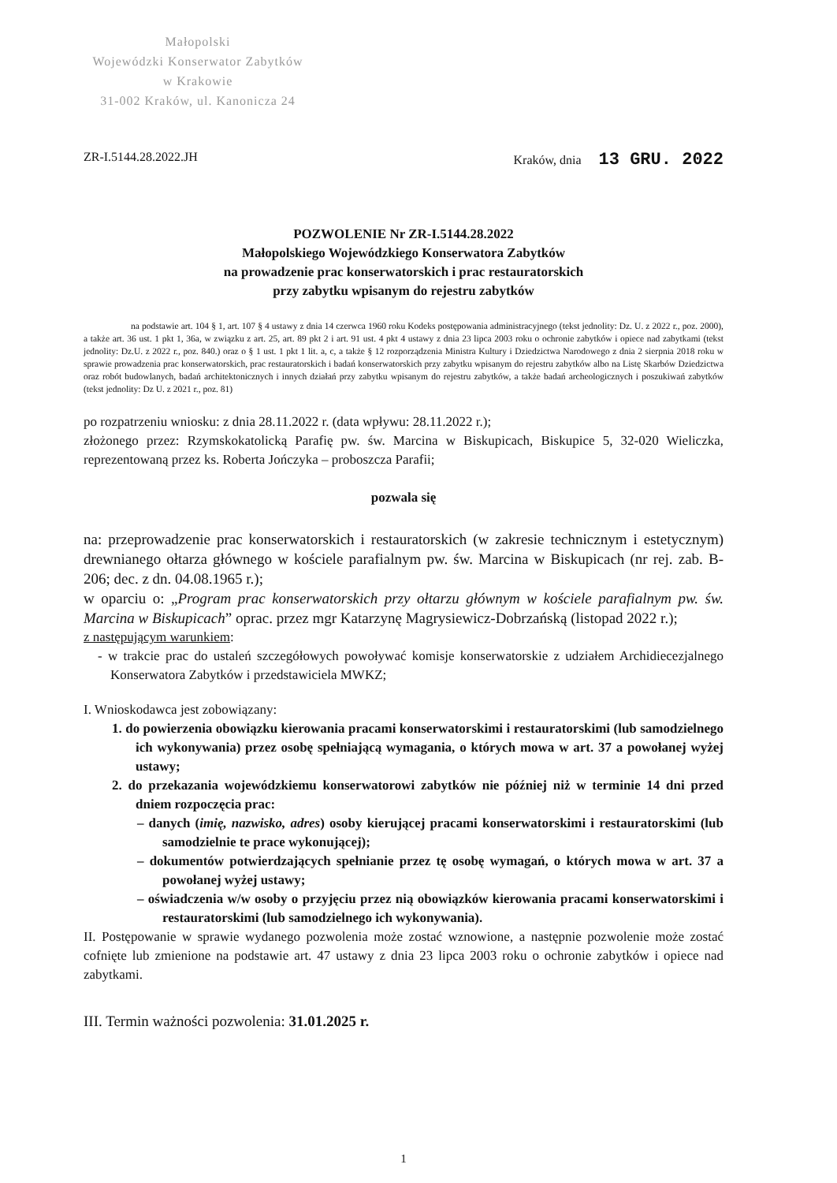Małopolski
Wojewódzki Konserwator Zabytków
w Krakowie
31-002 Kraków, ul. Kanonicza 24
ZR-I.5144.28.2022.JH Kraków, dnia 13 GRU. 2022
POZWOLENIE Nr ZR-I.5144.28.2022
Małopolskiego Wojewódzkiego Konserwatora Zabytków
na prowadzenie prac konserwatorskich i prac restauratorskich
przy zabytku wpisanym do rejestru zabytków
na podstawie art. 104 § 1, art. 107 § 4 ustawy z dnia 14 czerwca 1960 roku Kodeks postępowania administracyjnego (tekst jednolity: Dz. U. z 2022 r., poz. 2000), a także art. 36 ust. 1 pkt 1, 36a, w związku z art. 25, art. 89 pkt 2 i art. 91 ust. 4 pkt 4 ustawy z dnia 23 lipca 2003 roku o ochronie zabytków i opiece nad zabytkami (tekst jednolity: Dz.U. z 2022 r., poz. 840.) oraz o § 1 ust. 1 pkt 1 lit. a, c, a także § 12 rozporządzenia Ministra Kultury i Dziedzictwa Narodowego z dnia 2 sierpnia 2018 roku w sprawie prowadzenia prac konserwatorskich, prac restauratorskich i badań konserwatorskich przy zabytku wpisanym do rejestru zabytków albo na Listę Skarbów Dziedzictwa oraz robót budowlanych, badań architektonicznych i innych działań przy zabytku wpisanym do rejestru zabytków, a także badań archeologicznych i poszukiwań zabytków (tekst jednolity: Dz U. z 2021 r., poz. 81)
po rozpatrzeniu wniosku: z dnia 28.11.2022 r. (data wpływu: 28.11.2022 r.);
złożonego przez: Rzymskokatolicką Parafię pw. św. Marcina w Biskupicach, Biskupice 5, 32-020 Wieliczka, reprezentowaną przez ks. Roberta Jończyka – proboszcza Parafii;
pozwala się
na: przeprowadzenie prac konserwatorskich i restauratorskich (w zakresie technicznym i estetycznym) drewnianego ołtarza głównego w kościele parafialnym pw. św. Marcina w Biskupicach (nr rej. zab. B-206; dec. z dn. 04.08.1965 r.);
w oparciu o: „Program prac konserwatorskich przy ołtarzu głównym w kościele parafialnym pw. św. Marcina w Biskupicach” oprac. przez mgr Katarzynę Magrysiewicz-Dobrzańską (listopad 2022 r.);
z następującym warunkiem:
- w trakcie prac do ustaleń szczegółowych powoływać komisje konserwatorskie z udziałem Archidiecezjalnego Konserwatora Zabytków i przedstawiciela MWKZ;
I. Wnioskodawca jest zobowiązany:
1. do powierzenia obowiązku kierowania pracami konserwatorskimi i restauratorskimi (lub samodzielnego ich wykonywania) przez osobę spełniającą wymagania, o których mowa w art. 37 a powołanej wyżej ustawy;
2. do przekazania wojewódzkiemu konserwatorowi zabytków nie później niż w terminie 14 dni przed dniem rozpoczęcia prac:
– danych (imię, nazwisko, adres) osoby kierującej pracami konserwatorskimi i restauratorskimi (lub samodzielnie te prace wykonującej);
– dokumentów potwierdzających spełnianie przez tę osobę wymagań, o których mowa w art. 37 a powołanej wyżej ustawy;
– oświadczenia w/w osoby o przyjęciu przez nią obowiązków kierowania pracami konserwatorskimi i restauratorskimi (lub samodzielnego ich wykonywania).
II. Postępowanie w sprawie wydanego pozwolenia może zostać wznowione, a następnie pozwolenie może zostać cofnięte lub zmienione na podstawie art. 47 ustawy z dnia 23 lipca 2003 roku o ochronie zabytków i opiece nad zabytkami.
III. Termin ważności pozwolenia: 31.01.2025 r.
1